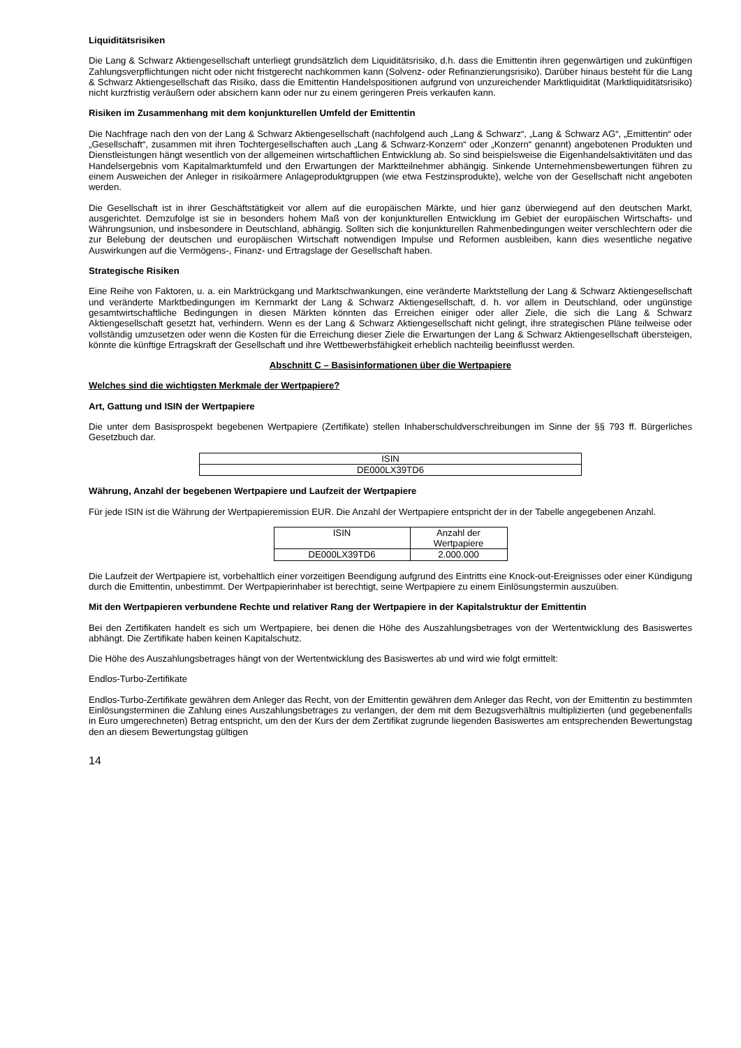Liquiditätsrisiken
Die Lang & Schwarz Aktiengesellschaft unterliegt grundsätzlich dem Liquiditätsrisiko, d.h. dass die Emittentin ihren gegenwärtigen und zukünftigen Zahlungsverpflichtungen nicht oder nicht fristgerecht nachkommen kann (Solvenz- oder Refinanzierungsrisiko). Darüber hinaus besteht für die Lang & Schwarz Aktiengesellschaft das Risiko, dass die Emittentin Handelspositionen aufgrund von unzureichender Marktliquidität (Marktliquiditätsrisiko) nicht kurzfristig veräußern oder absichern kann oder nur zu einem geringeren Preis verkaufen kann.
Risiken im Zusammenhang mit dem konjunkturellen Umfeld der Emittentin
Die Nachfrage nach den von der Lang & Schwarz Aktiengesellschaft (nachfolgend auch „Lang & Schwarz“, „Lang & Schwarz AG“, „Emittentin“ oder „Gesellschaft“, zusammen mit ihren Tochtergesellschaften auch „Lang & Schwarz-Konzern“ oder „Konzern“ genannt) angebotenen Produkten und Dienstleistungen hängt wesentlich von der allgemeinen wirtschaftlichen Entwicklung ab. So sind beispielsweise die Eigenhandelsaktivitäten und das Handelsergebnis vom Kapitalmarktumfeld und den Erwartungen der Marktteilnehmer abhängig. Sinkende Unternehmensbewertungen führen zu einem Ausweichen der Anleger in risikoärmere Anlageproduktgruppen (wie etwa Festzinsprodukte), welche von der Gesellschaft nicht angeboten werden.
Die Gesellschaft ist in ihrer Geschäftstätigkeit vor allem auf die europäischen Märkte, und hier ganz überwiegend auf den deutschen Markt, ausgerichtet. Demzufolge ist sie in besonders hohem Maß von der konjunkturellen Entwicklung im Gebiet der europäischen Wirtschafts- und Währungsunion, und insbesondere in Deutschland, abhängig. Sollten sich die konjunkturellen Rahmenbedingungen weiter verschlechtern oder die zur Belebung der deutschen und europäischen Wirtschaft notwendigen Impulse und Reformen ausbleiben, kann dies wesentliche negative Auswirkungen auf die Vermögens-, Finanz- und Ertragslage der Gesellschaft haben.
Strategische Risiken
Eine Reihe von Faktoren, u. a. ein Marktrückgang und Marktschwankungen, eine veränderte Marktstellung der Lang & Schwarz Aktiengesellschaft und veränderte Marktbedingungen im Kernmarkt der Lang & Schwarz Aktiengesellschaft, d. h. vor allem in Deutschland, oder ungünstige gesamtwirtschaftliche Bedingungen in diesen Märkten könnten das Erreichen einiger oder aller Ziele, die sich die Lang & Schwarz Aktiengesellschaft gesetzt hat, verhindern. Wenn es der Lang & Schwarz Aktiengesellschaft nicht gelingt, ihre strategischen Pläne teilweise oder vollständig umzusetzen oder wenn die Kosten für die Erreichung dieser Ziele die Erwartungen der Lang & Schwarz Aktiengesellschaft übersteigen, könnte die künftige Ertragskraft der Gesellschaft und ihre Wettbewerbsfähigkeit erheblich nachteilig beeinflusst werden.
Abschnitt C – Basisinformationen über die Wertpapiere
Welches sind die wichtigsten Merkmale der Wertpapiere?
Art, Gattung und ISIN der Wertpapiere
Die unter dem Basisprospekt begebenen Wertpapiere (Zertifikate) stellen Inhaberschuldverschreibungen im Sinne der §§ 793 ff. Bürgerliches Gesetzbuch dar.
| ISIN |
| DE000LX39TD6 |
Währung, Anzahl der begebenen Wertpapiere und Laufzeit der Wertpapiere
Für jede ISIN ist die Währung der Wertpapieremission EUR. Die Anzahl der Wertpapiere entspricht der in der Tabelle angegebenen Anzahl.
| ISIN | Anzahl der Wertpapiere |
| DE000LX39TD6 | 2.000.000 |
Die Laufzeit der Wertpapiere ist, vorbehaltlich einer vorzeitigen Beendigung aufgrund des Eintritts eine Knock-out-Ereignisses oder einer Kündigung durch die Emittentin, unbestimmt. Der Wertpapierinhaber ist berechtigt, seine Wertpapiere zu einem Einlösungstermin auszuüben.
Mit den Wertpapieren verbundene Rechte und relativer Rang der Wertpapiere in der Kapitalstruktur der Emittentin
Bei den Zertifikaten handelt es sich um Wertpapiere, bei denen die Höhe des Auszahlungsbetrages von der Wertentwicklung des Basiswertes abhängt. Die Zertifikate haben keinen Kapitalschutz.
Die Höhe des Auszahlungsbetrages hängt von der Wertentwicklung des Basiswertes ab und wird wie folgt ermittelt:
Endlos-Turbo-Zertifikate
Endlos-Turbo-Zertifikate gewähren dem Anleger das Recht, von der Emittentin gewähren dem Anleger das Recht, von der Emittentin zu bestimmten Einlösungsterminen die Zahlung eines Auszahlungsbetrages zu verlangen, der dem mit dem Bezugsverhältnis multiplizierten (und gegebenenfalls in Euro umgerechneten) Betrag entspricht, um den der Kurs der dem Zertifikat zugrunde liegenden Basiswertes am entsprechenden Bewertungstag den an diesem Bewertungstag gültigen
14